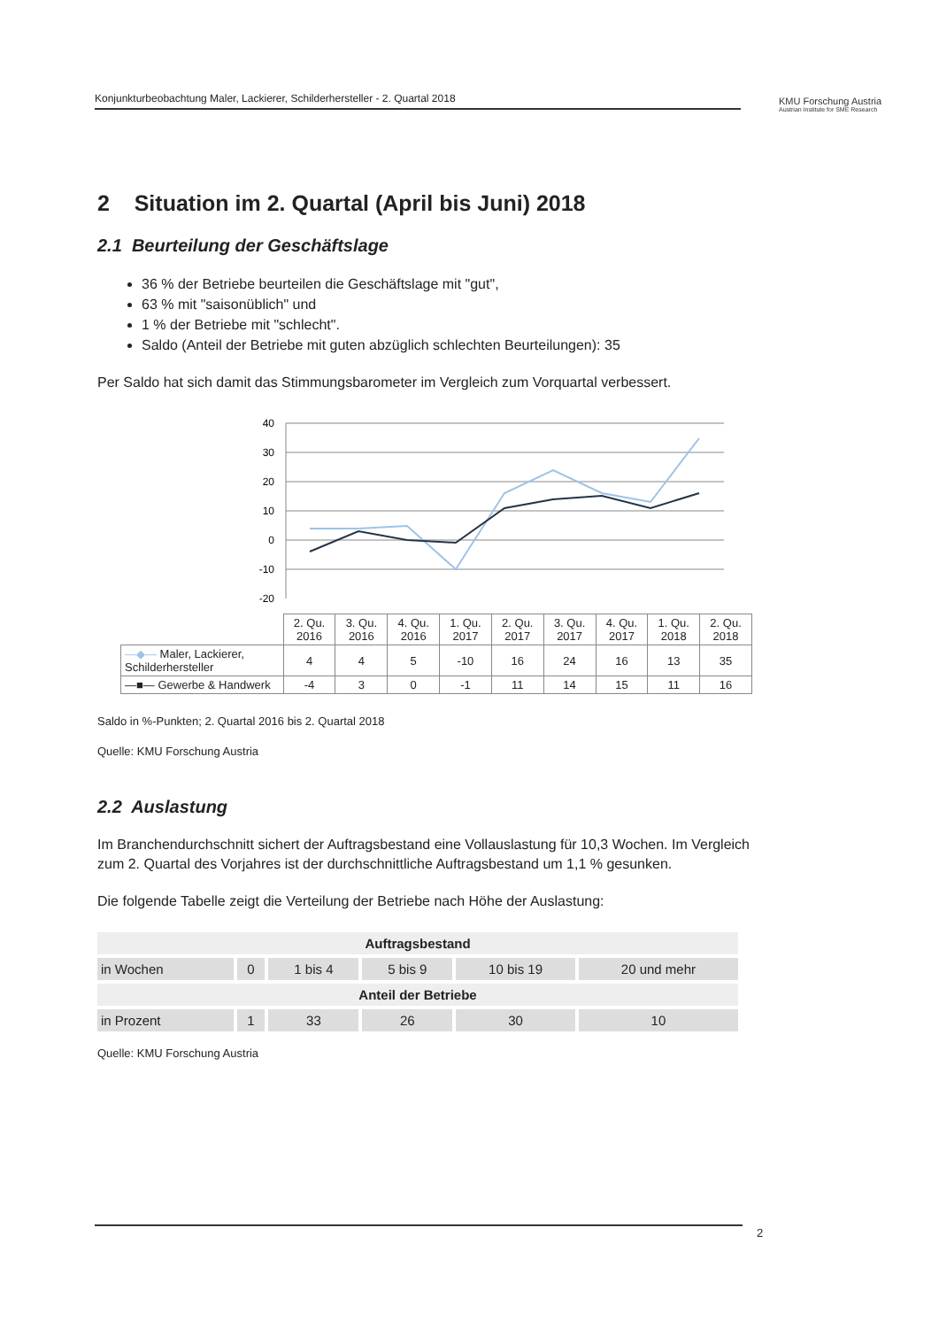Konjunkturbeobachtung Maler, Lackierer, Schilderhersteller - 2. Quartal 2018
KMU Forschung Austria
Austrian Institute for SME Research
2 Situation im 2. Quartal (April bis Juni) 2018
2.1 Beurteilung der Geschäftslage
36 % der Betriebe beurteilen die Geschäftslage mit "gut",
63 % mit "saisonüblich" und
1 % der Betriebe mit "schlecht".
Saldo (Anteil der Betriebe mit guten abzüglich schlechten Beurteilungen): 35
Per Saldo hat sich damit das Stimmungsbarometer im Vergleich zum Vorquartal verbessert.
40
30
20
10
0
-10
-20
| | 2. Qu. 2016 | 3. Qu. 2016 | 4. Qu. 2016 | 1. Qu. 2017 | 2. Qu. 2017 | 3. Qu. 2017 | 4. Qu. 2017 | 1. Qu. 2018 | 2. Qu. 2018 |
| —◆— Maler, Lackierer, Schilderhersteller | 4 | 4 | 5 | -10 | 16 | 24 | 16 | 13 | 35 |
| —■— Gewerbe & Handwerk | -4 | 3 | 0 | -1 | 11 | 14 | 15 | 11 | 16 |
Saldo in %-Punkten; 2. Quartal 2016 bis 2. Quartal 2018
Quelle: KMU Forschung Austria
2.2 Auslastung
Im Branchendurchschnitt sichert der Auftragsbestand eine Vollauslastung für 10,3 Wochen. Im Vergleich zum 2. Quartal des Vorjahres ist der durchschnittliche Auftragsbestand um 1,1 % gesunken.
Die folgende Tabelle zeigt die Verteilung der Betriebe nach Höhe der Auslastung:
| Auftragsbestand | | | | | |
| --- | --- | --- | --- | --- | --- |
| in Wochen | 0 | 1 bis 4 | 5 bis 9 | 10 bis 19 | 20 und mehr |
| Anteil der Betriebe | | | | | |
| in Prozent | 1 | 33 | 26 | 30 | 10 |
Quelle: KMU Forschung Austria
2